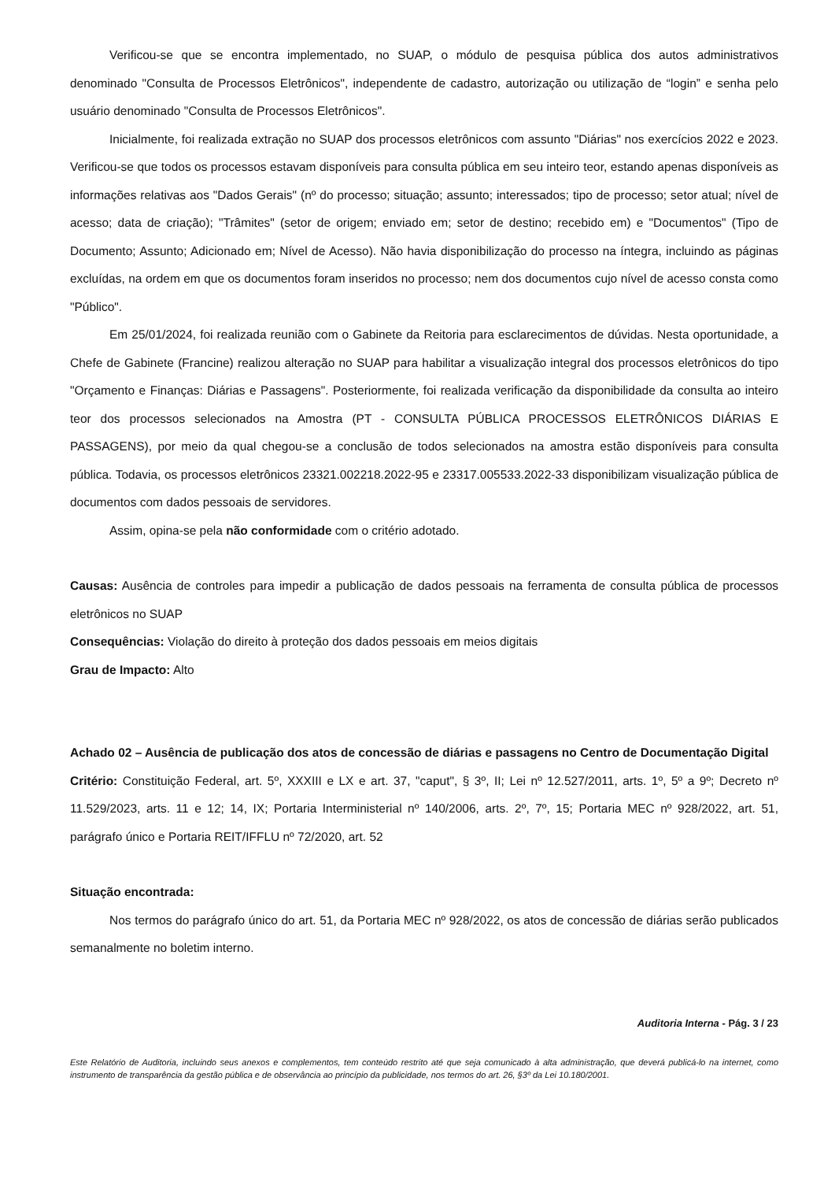Verificou-se que se encontra implementado, no SUAP, o módulo de pesquisa pública dos autos administrativos denominado "Consulta de Processos Eletrônicos", independente de cadastro, autorização ou utilização de “login” e senha pelo usuário denominado "Consulta de Processos Eletrônicos".
Inicialmente, foi realizada extração no SUAP dos processos eletrônicos com assunto "Diárias" nos exercícios 2022 e 2023. Verificou-se que todos os processos estavam disponíveis para consulta pública em seu inteiro teor, estando apenas disponíveis as informações relativas aos "Dados Gerais" (nº do processo; situação; assunto; interessados; tipo de processo; setor atual; nível de acesso; data de criação); "Trâmites" (setor de origem; enviado em; setor de destino; recebido em) e "Documentos" (Tipo de Documento; Assunto; Adicionado em; Nível de Acesso). Não havia disponibilização do processo na íntegra, incluindo as páginas excluídas, na ordem em que os documentos foram inseridos no processo; nem dos documentos cujo nível de acesso consta como "Público".
Em 25/01/2024, foi realizada reunião com o Gabinete da Reitoria para esclarecimentos de dúvidas. Nesta oportunidade, a Chefe de Gabinete (Francine) realizou alteração no SUAP para habilitar a visualização integral dos processos eletrônicos do tipo "Orçamento e Finanças: Diárias e Passagens". Posteriormente, foi realizada verificação da disponibilidade da consulta ao inteiro teor dos processos selecionados na Amostra (PT - CONSULTA PÚBLICA PROCESSOS ELETRÔNICOS DIÁRIAS E PASSAGENS), por meio da qual chegou-se a conclusão de todos selecionados na amostra estão disponíveis para consulta pública. Todavia, os processos eletrônicos 23321.002218.2022-95 e 23317.005533.2022-33 disponibilizam visualização pública de documentos com dados pessoais de servidores.
Assim, opina-se pela não conformidade com o critério adotado.
Causas: Ausência de controles para impedir a publicação de dados pessoais na ferramenta de consulta pública de processos eletrônicos no SUAP
Consequências: Violação do direito à proteção dos dados pessoais em meios digitais
Grau de Impacto: Alto
Achado 02 – Ausência de publicação dos atos de concessão de diárias e passagens no Centro de Documentação Digital
Critério: Constituição Federal, art. 5º, XXXIII e LX e art. 37, "caput", § 3º, II; Lei nº 12.527/2011, arts. 1º, 5º a 9º; Decreto nº 11.529/2023, arts. 11 e 12; 14, IX; Portaria Interministerial nº 140/2006, arts. 2º, 7º, 15; Portaria MEC nº 928/2022, art. 51, parágrafo único e Portaria REIT/IFFLU nº 72/2020, art. 52
Situação encontrada:
Nos termos do parágrafo único do art. 51, da Portaria MEC nº 928/2022, os atos de concessão de diárias serão publicados semanalmente no boletim interno.
Auditoria Interna - Pág. 3 / 23
Este Relatório de Auditoria, incluindo seus anexos e complementos, tem conteúdo restrito até que seja comunicado à alta administração, que deverá publicá-lo na internet, como instrumento de transparência da gestão pública e de observância ao princípio da publicidade, nos termos do art. 26, §3º da Lei 10.180/2001.